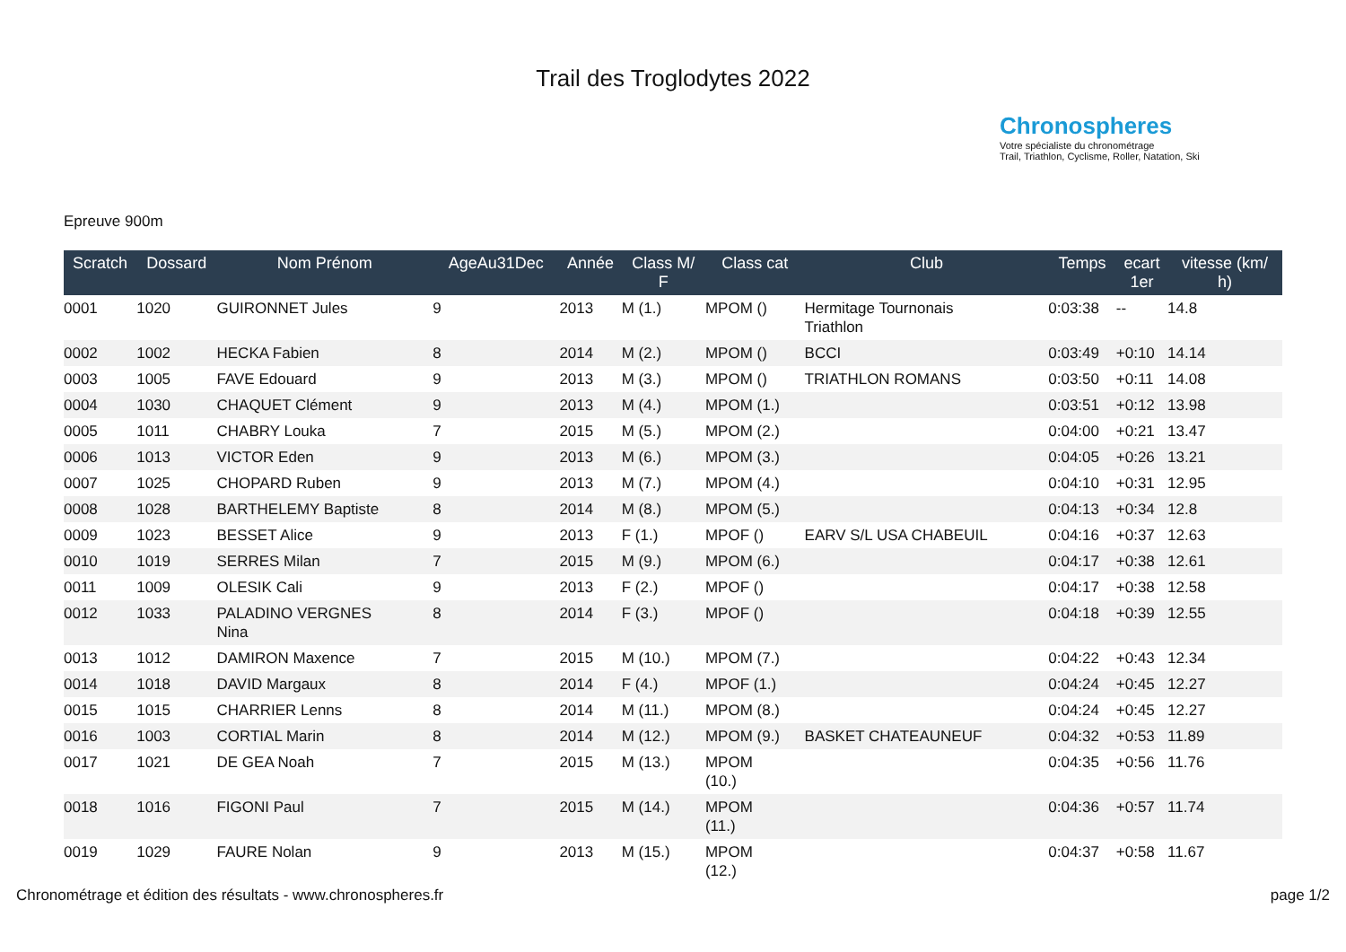Trail des Troglodytes 2022
Chronospheres
Votre spécialiste du chronométrage
Trail, Triathlon, Cyclisme, Roller, Natation, Ski
Epreuve 900m
| Scratch | Dossard | Nom Prénom | AgeAu31Dec | Année | Class M/ F | Class cat | Club | Temps | ecart 1er | vitesse (km/ h) |
| --- | --- | --- | --- | --- | --- | --- | --- | --- | --- | --- |
| 0001 | 1020 | GUIRONNET Jules | 9 | 2013 | M (1.) | MPOM () | Hermitage Tournonais Triathlon | 0:03:38 | -- | 14.8 |
| 0002 | 1002 | HECKA Fabien | 8 | 2014 | M (2.) | MPOM () | BCCI | 0:03:49 | +0:10 | 14.14 |
| 0003 | 1005 | FAVE Edouard | 9 | 2013 | M (3.) | MPOM () | TRIATHLON ROMANS | 0:03:50 | +0:11 | 14.08 |
| 0004 | 1030 | CHAQUET Clément | 9 | 2013 | M (4.) | MPOM (1.) | | 0:03:51 | +0:12 | 13.98 |
| 0005 | 1011 | CHABRY Louka | 7 | 2015 | M (5.) | MPOM (2.) | | 0:04:00 | +0:21 | 13.47 |
| 0006 | 1013 | VICTOR Eden | 9 | 2013 | M (6.) | MPOM (3.) | | 0:04:05 | +0:26 | 13.21 |
| 0007 | 1025 | CHOPARD Ruben | 9 | 2013 | M (7.) | MPOM (4.) | | 0:04:10 | +0:31 | 12.95 |
| 0008 | 1028 | BARTHELEMY Baptiste | 8 | 2014 | M (8.) | MPOM (5.) | | 0:04:13 | +0:34 | 12.8 |
| 0009 | 1023 | BESSET Alice | 9 | 2013 | F (1.) | MPOF () | EARV S/L USA CHABEUIL | 0:04:16 | +0:37 | 12.63 |
| 0010 | 1019 | SERRES Milan | 7 | 2015 | M (9.) | MPOM (6.) | | 0:04:17 | +0:38 | 12.61 |
| 0011 | 1009 | OLESIK Cali | 9 | 2013 | F (2.) | MPOF () | | 0:04:17 | +0:38 | 12.58 |
| 0012 | 1033 | PALADINO VERGNES Nina | 8 | 2014 | F (3.) | MPOF () | | 0:04:18 | +0:39 | 12.55 |
| 0013 | 1012 | DAMIRON Maxence | 7 | 2015 | M (10.) | MPOM (7.) | | 0:04:22 | +0:43 | 12.34 |
| 0014 | 1018 | DAVID Margaux | 8 | 2014 | F (4.) | MPOF (1.) | | 0:04:24 | +0:45 | 12.27 |
| 0015 | 1015 | CHARRIER Lenns | 8 | 2014 | M (11.) | MPOM (8.) | | 0:04:24 | +0:45 | 12.27 |
| 0016 | 1003 | CORTIAL Marin | 8 | 2014 | M (12.) | MPOM (9.) | BASKET CHATEAUNEUF | 0:04:32 | +0:53 | 11.89 |
| 0017 | 1021 | DE GEA Noah | 7 | 2015 | M (13.) | MPOM (10.) | | 0:04:35 | +0:56 | 11.76 |
| 0018 | 1016 | FIGONI Paul | 7 | 2015 | M (14.) | MPOM (11.) | | 0:04:36 | +0:57 | 11.74 |
| 0019 | 1029 | FAURE Nolan | 9 | 2013 | M (15.) | MPOM (12.) | | 0:04:37 | +0:58 | 11.67 |
Chronométrage et édition des résultats - www.chronospheres.fr page 1/2